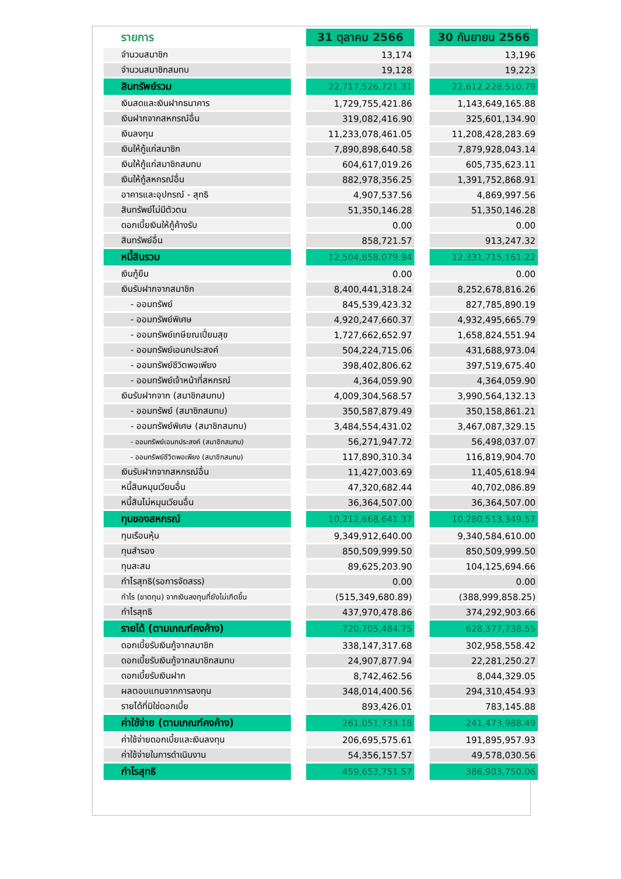| รายการ | | 31 ตุลาคม 2566 | | 30 กันยายน 2566 |
| --- | --- | --- | --- | --- |
| จำนวนสมาชิก | | 13,174 | | 13,196 |
| จำนวนสมาชิกสมทบ | | 19,128 | | 19,223 |
| สินทรัพย์รวม | | 22,717,526,721.31 | | 22,612,228,510.79 |
| เงินสดและเงินฝากธนาคาร | | 1,729,755,421.86 | | 1,143,649,165.88 |
| เงินฝากจากสหกรณ์อื่น | | 319,082,416.90 | | 325,601,134.90 |
| เงินลงทุน | | 11,233,078,461.05 | | 11,208,428,283.69 |
| เงินให้กู้แก่สมาชิก | | 7,890,898,640.58 | | 7,879,928,043.14 |
| เงินให้กู้แก่สมาชิกสมทบ | | 604,617,019.26 | | 605,735,623.11 |
| เงินให้กู้สหกรณ์อื่น | | 882,978,356.25 | | 1,391,752,868.91 |
| อาคารและอุปกรณ์ - สุทธิ | | 4,907,537.56 | | 4,869,997.56 |
| สินทรัพย์ไม่มีตัวตน | | 51,350,146.28 | | 51,350,146.28 |
| ดอกเบี้ยเงินให้กู้ค้างรับ | | 0.00 | | 0.00 |
| สินทรัพย์อื่น | | 858,721.57 | | 913,247.32 |
| หนี้สินรวม | | 12,504,858,079.94 | | 12,331,715,161.22 |
| เงินกู้ยืม | | 0.00 | | 0.00 |
| เงินรับฝากจากสมาชิก | | 8,400,441,318.24 | | 8,252,678,816.26 |
| - ออมทรัพย์ | | 845,539,423.32 | | 827,785,890.19 |
| - ออมทรัพย์พิเศษ | | 4,920,247,660.37 | | 4,932,495,665.79 |
| - ออมทรัพย์เกษียณเปี่ยมสุข | | 1,727,662,652.97 | | 1,658,824,551.94 |
| - ออมทรัพย์เอนกประสงค์ | | 504,224,715.06 | | 431,688,973.04 |
| - ออมทรัพย์ชีวิตพอเพียง | | 398,402,806.62 | | 397,519,675.40 |
| - ออมทรัพย์เจ้าหน้าที่สหกรณ์ | | 4,364,059.90 | | 4,364,059.90 |
| เงินรับฝากจาก (สมาชิกสมทบ) | | 4,009,304,568.57 | | 3,990,564,132.13 |
| - ออมทรัพย์ (สมาชิกสมทบ) | | 350,587,879.49 | | 350,158,861.21 |
| - ออมทรัพย์พิเศษ (สมาชิกสมทบ) | | 3,484,554,431.02 | | 3,467,087,329.15 |
| - ออมทรัพย์เอนกประสงค์ (สมาชิกสมทบ) | | 56,271,947.72 | | 56,498,037.07 |
| - ออมทรัพย์ชีวิตพอเพียง (สมาชิกสมทบ) | | 117,890,310.34 | | 116,819,904.70 |
| เงินรับฝากจากสหกรณ์อื่น | | 11,427,003.69 | | 11,405,618.94 |
| หนี้สินหมุนเวียนอื่น | | 47,320,682.44 | | 40,702,086.89 |
| หนี้สินไม่หมุนเวียนอื่น | | 36,364,507.00 | | 36,364,507.00 |
| ทุนของสหกรณ์ | | 10,212,668,641.37 | | 10,280,513,349.57 |
| ทุนเรือนหุ้น | | 9,349,912,640.00 | | 9,340,584,610.00 |
| ทุนสำรอง | | 850,509,999.50 | | 850,509,999.50 |
| ทุนสะสม | | 89,625,203.90 | | 104,125,694.66 |
| กำไรสุทธิ(รอการจัดสรร) | | 0.00 | | 0.00 |
| กำไร (ขาดทุน) จากเงินลงทุนที่ยังไม่เกิดขึ้น | | (515,349,680.89) | | (388,999,858.25) |
| กำไรสุทธิ | | 437,970,478.86 | | 374,292,903.66 |
| รายได้ (ตามเกณฑ์คงค้าง) | | 720,705,484.75 | | 628,377,738.55 |
| ดอกเบี้ยรับเงินกู้จากสมาชิก | | 338,147,317.68 | | 302,958,558.42 |
| ดอกเบี้ยรับเงินกู้จากสมาชิกสมทบ | | 24,907,877.94 | | 22,281,250.27 |
| ดอกเบี้ยรับเงินฝาก | | 8,742,462.56 | | 8,044,329.05 |
| ผลตอบแทนจากการลงทุน | | 348,014,400.56 | | 294,310,454.93 |
| รายได้ที่มิใช่ดอกเบี้ย | | 893,426.01 | | 783,145.88 |
| ค่าใช้จ่าย (ตามเกณฑ์คงค้าง) | | 261,051,733.18 | | 241,473,988.49 |
| ค่าใช้จ่ายดอกเบี้ยและเงินลงทุน | | 206,695,575.61 | | 191,895,957.93 |
| ค่าใช้จ่ายในการดำเนินงาน | | 54,356,157.57 | | 49,578,030.56 |
| กำไรสุทธิ | | 459,653,751.57 | | 386,903,750.06 |